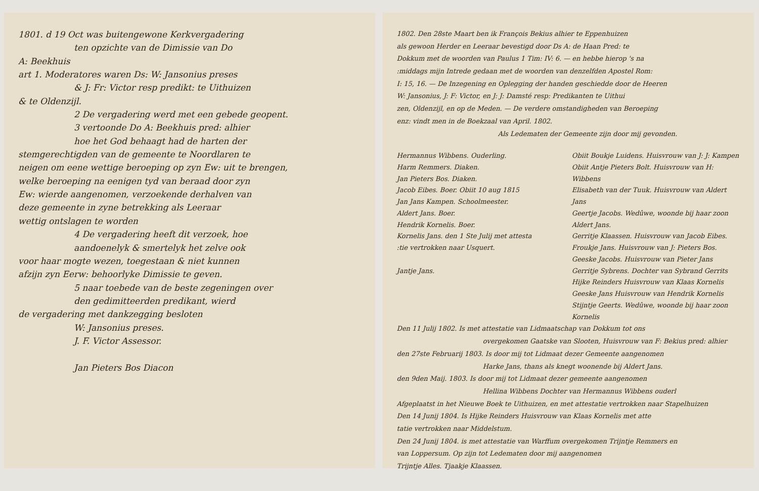1801. d 19 Oct was buitengewone Kerkvergadering
ten opzichte van de Dimissie van Do
A: Beekhuis
art 1. Moderatores waren Ds: W: Jansonius preses
& J: Fr: Victor resp predikt: te Uithuizen
& te Oldenzijl.
2 De vergadering werd met een gebede geopent.
3 vertoonde Do A: Beekhuis pred: alhier
hoe het God behaagt had de harten der
stemgerechtigden van de gemeente te Noordlaren te
neigen om eene wettige beroeping op zyn Ew: uit te brengen,
welke beroeping na eenigen tyd van beraad door zyn
Ew: wierde aangenomen, verzoekende derhalven van
deze gemeente in zyne betrekking als Leeraar
wettig ontslagen te worden
4 De vergadering heeft dit verzoek, hoe
aandoenelyk & smertelyk het zelve ook
voor haar mogte wezen, toegestaan & niet kunnen
afzijn zyn Eerw: behoorlyke Dimissie te geven.
5 naar toebede van de beste zegeningen over
den gedimitteerden predikant, wierd
de vergadering met dankzegging besloten
W: Jansonius preses.
J. F. Victor Assessor.
Jan Pieters Bos Diacon
1802. Den 28ste Maart ben ik François Bekius alhier te Eppenhuizen
als gewoon Herder en Leeraar bevestigd door Ds A: de Haan Pred: te
Dokkum met de woorden van Paulus 1 Tim: IV: 6. — en hebbe hierop 's na
:middags mijn Intrede gedaan met de woorden van denzelfden Apostel Rom:
I: 15, 16. — De Inzegening en Oplegging der handen geschiedde door de Heeren
W: Jansonius, J: F: Victor, en J: J: Damsté resp: Predikanten te Uithui
zen, Oldenzijl, en op de Meden. — De verdere omstandigheden van Beroeping
enz: vindt men in de Boekzaal van April. 1802.
Als Ledematen der Gemeente zijn door mij gevonden.
Hermannus Wibbens. Ouderling.
Harm Remmers. Diaken.
Jan Pieters Bos. Diaken.
Jacob Eibes. Boer. Obiit 10 aug 1815
Jan Jans Kampen. Schoolmeester.
Aldert Jans. Boer.
Hendrik Kornelis. Boer.
Kornelis Jans. den 1 Ste Julij met attesta
:tie vertrokken naar Usquert.
Jantje Jans.
Obiit Boukje Luidens. Huisvrouw van J: J: Kampen
Obiit Antje Pieters Bolt. Huisvrouw van H: Wibbens
Elisabeth van der Tuuk. Huisvrouw van Aldert Jans
Geertje Jacobs. Wedûwe, woonde bij haar zoon Aldert Jans.
Gerritje Klaassen. Huisvrouw van Jacob Eibes.
Froukje Jans. Huisvrouw van J: Pieters Bos.
Geeske Jacobs. Huisvrouw van Pieter Jans
Gerritje Sybrens. Dochter van Sybrand Gerrits
Hijke Reinders Huisvrouw van Klaas Kornelis
Geeske Jans Huisvrouw van Hendrik Kornelis
Stijntje Geerts. Wedûwe, woonde bij haar zoon Kornelis
Den 11 Julij 1802. Is met attestatie van Lidmaatschap van Dokkum tot ons
overgekomen Gaatske van Slooten, Huisvrouw van F: Bekius pred: alhier
den 27ste Februarij 1803. Is door mij tot Lidmaat dezer Gemeente aangenomen
Harke Jans, thans als knegt woonende bij Aldert Jans.
den 9den Maij. 1803. Is door mij tot Lidmaat dezer gemeente aangenomen
Hellina Wibbens Dochter van Hermannus Wibbens ouderl
Afgeplaatst in het Nieuwe Boek te Uithuizen, en met attestatie vertrokken naar Stapelhuizen
Den 14 Junij 1804. Is Hijke Reinders Huisvrouw van Klaas Kornelis met atte
tatie vertrokken naar Middelstum.
Den 24 Junij 1804. is met attestatie van Warffum overgekomen Trijntje Remmers en
van Loppersum. Op zijn tot Ledematen door mij aangenomen
Trijntje Alles. Tjaakje Klaassen.